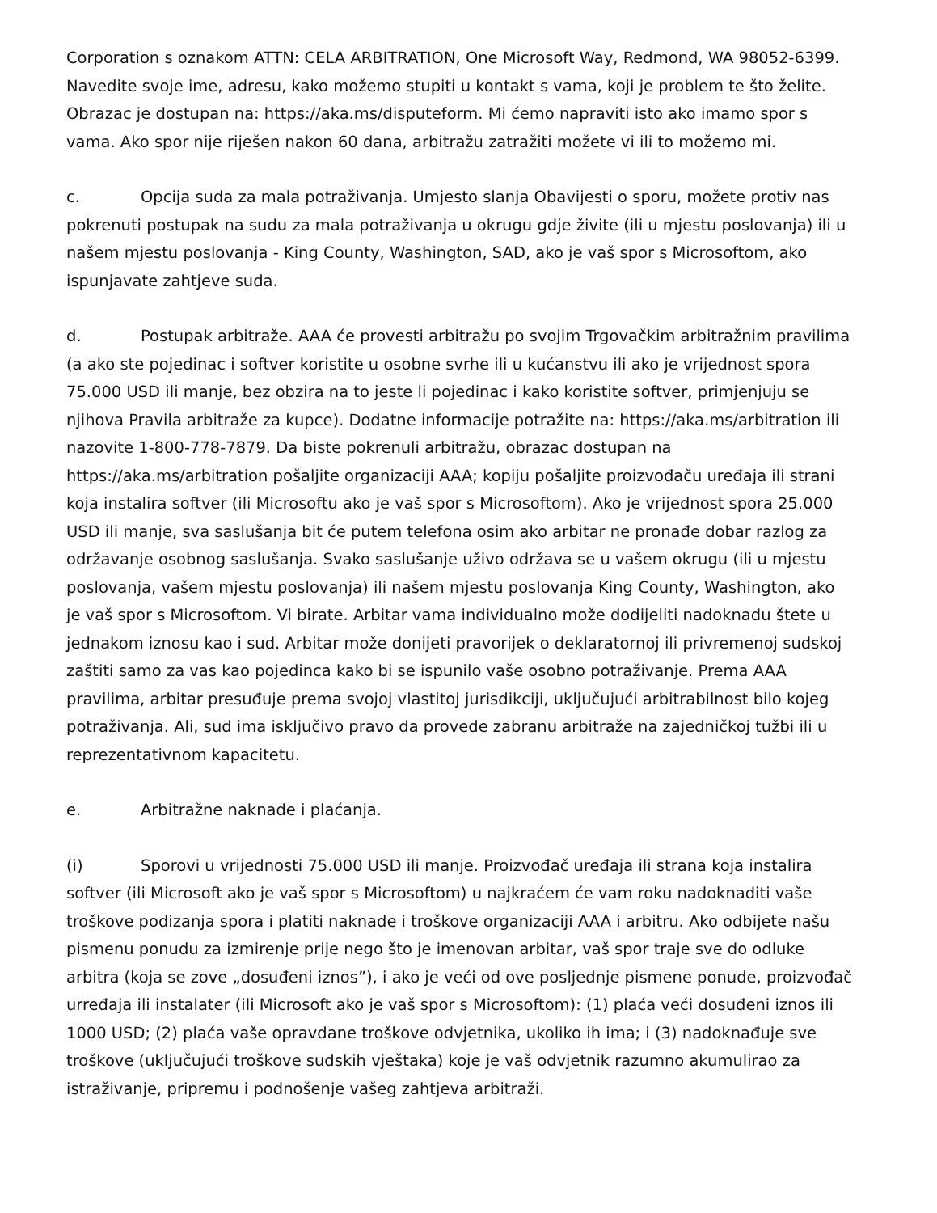Corporation s oznakom ATTN: CELA ARBITRATION, One Microsoft Way, Redmond, WA 98052-6399. Navedite svoje ime, adresu, kako možemo stupiti u kontakt s vama, koji je problem te što želite. Obrazac je dostupan na: https://aka.ms/disputeform. Mi ćemo napraviti isto ako imamo spor s vama. Ako spor nije riješen nakon 60 dana, arbitražu zatražiti možete vi ili to možemo mi.
c. Opcija suda za mala potraživanja. Umjesto slanja Obavijesti o sporu, možete protiv nas pokrenuti postupak na sudu za mala potraživanja u okrugu gdje živite (ili u mjestu poslovanja) ili u našem mjestu poslovanja - King County, Washington, SAD, ako je vaš spor s Microsoftom, ako ispunjavate zahtjeve suda.
d. Postupak arbitraže. AAA će provesti arbitražu po svojim Trgovačkim arbitražnim pravilima (a ako ste pojedinac i softver koristite u osobne svrhe ili u kućanstvu ili ako je vrijednost spora 75.000 USD ili manje, bez obzira na to jeste li pojedinac i kako koristite softver, primjenjuju se njihova Pravila arbitraže za kupce). Dodatne informacije potražite na: https://aka.ms/arbitration ili nazovite 1-800-778-7879. Da biste pokrenuli arbitražu, obrazac dostupan na https://aka.ms/arbitration pošaljite organizaciji AAA; kopiju pošaljite proizvođaču uređaja ili strani koja instalira softver (ili Microsoftu ako je vaš spor s Microsoftom). Ako je vrijednost spora 25.000 USD ili manje, sva saslušanja bit će putem telefona osim ako arbitar ne pronađe dobar razlog za održavanje osobnog saslušanja. Svako saslušanje uživo održava se u vašem okrugu (ili u mjestu poslovanja, vašem mjestu poslovanja) ili našem mjestu poslovanja King County, Washington, ako je vaš spor s Microsoftom. Vi birate. Arbitar vama individualno može dodijeliti nadoknadu štete u jednakom iznosu kao i sud. Arbitar može donijeti pravorijek o deklaratornoj ili privremenoj sudskoj zaštiti samo za vas kao pojedinca kako bi se ispunilo vaše osobno potraživanje. Prema AAA pravilima, arbitar presuđuje prema svojoj vlastitoj jurisdikciji, uključujući arbitrabilnost bilo kojeg potraživanja. Ali, sud ima isključivo pravo da provede zabranu arbitraže na zajedničkoj tužbi ili u reprezentativnom kapacitetu.
e. Arbitražne naknade i plaćanja.
(i) Sporovi u vrijednosti 75.000 USD ili manje. Proizvođač uređaja ili strana koja instalira softver (ili Microsoft ako je vaš spor s Microsoftom) u najkraćem će vam roku nadoknaditi vaše troškove podizanja spora i platiti naknade i troškove organizaciji AAA i arbitru. Ako odbijete našu pismenu ponudu za izmirenje prije nego što je imenovan arbitar, vaš spor traje sve do odluke arbitra (koja se zove „dosuđeni iznos”), i ako je veći od ove posljednje pismene ponude, proizvođač urređaja ili instalater (ili Microsoft ako je vaš spor s Microsoftom): (1) plaća veći dosuđeni iznos ili 1000 USD; (2) plaća vaše opravdane troškove odvjetnika, ukoliko ih ima; i (3) nadoknađuje sve troškove (uključujući troškove sudskih vještaka) koje je vaš odvjetnik razumno akumulirao za istraživanje, pripremu i podnošenje vašeg zahtjeva arbitraži.